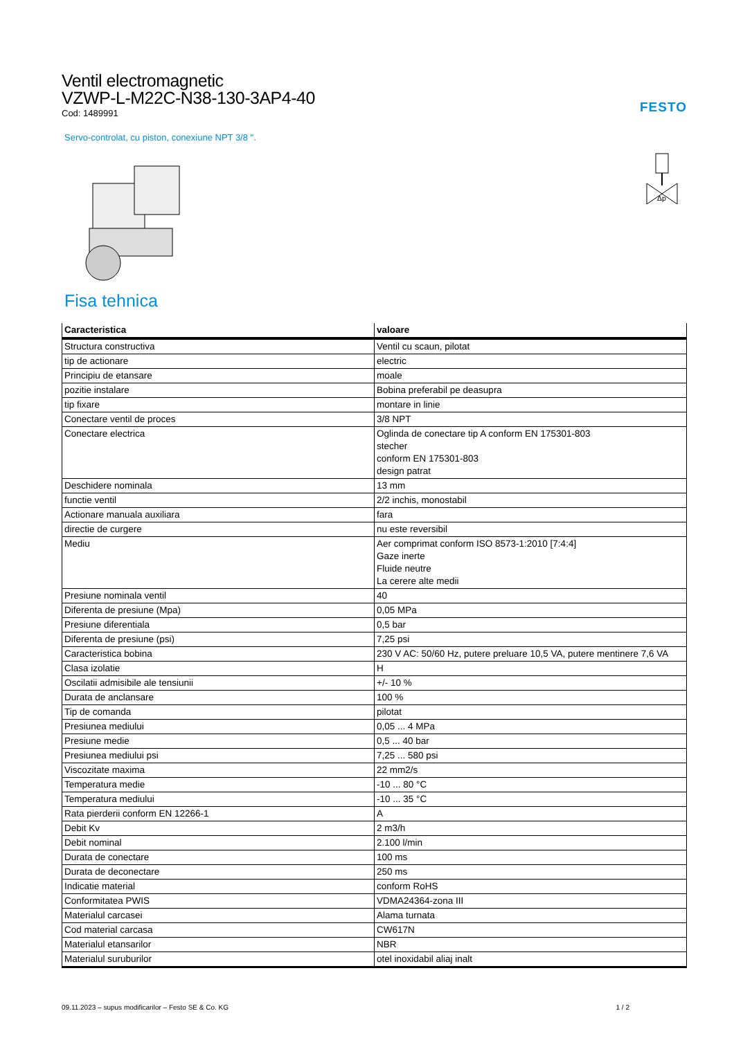Ventil electromagnetic
VZWP-L-M22C-N38-130-3AP4-40
Cod: 1489991
FESTO
Servo-controlat, cu piston, conexiune NPT 3/8 ".
Δp
Fisa tehnica
| Caracteristica | valoare |
| --- | --- |
| Structura constructiva | Ventil cu scaun, pilotat |
| tip de actionare | electric |
| Principiu de etansare | moale |
| pozitie instalare | Bobina preferabil pe deasupra |
| tip fixare | montare in linie |
| Conectare ventil de proces | 3/8 NPT |
| Conectare electrica | Oglinda de conectare tip A conform EN 175301-803 stecher conform EN 175301-803 design patrat |
| Deschidere nominala | 13 mm |
| functie ventil | 2/2 inchis, monostabil |
| Actionare manuala auxiliara | fara |
| directie de curgere | nu este reversibil |
| Mediu | Aer comprimat conform ISO 8573-1:2010 [7:4:4] Gaze inerte Fluide neutre La cerere alte medii |
| Presiune nominala ventil | 40 |
| Diferenta de presiune (Mpa) | 0,05 MPa |
| Presiune diferentiala | 0,5 bar |
| Diferenta de presiune (psi) | 7,25 psi |
| Caracteristica bobina | 230 V AC: 50/60 Hz, putere preluare 10,5 VA, putere mentinere 7,6 VA |
| Clasa izolatie | H |
| Oscilatii admisibile ale tensiunii | +/- 10 % |
| Durata de anclansare | 100 % |
| Tip de comanda | pilotat |
| Presiunea mediului | 0,05 ... 4 MPa |
| Presiune medie | 0,5 ... 40 bar |
| Presiunea mediului psi | 7,25 ... 580 psi |
| Viscozitate maxima | 22 mm2/s |
| Temperatura medie | -10 ... 80 °C |
| Temperatura mediului | -10 ... 35 °C |
| Rata pierderii conform EN 12266-1 | A |
| Debit Kv | 2 m3/h |
| Debit nominal | 2.100 l/min |
| Durata de conectare | 100 ms |
| Durata de deconectare | 250 ms |
| Indicatie material | conform RoHS |
| Conformitatea PWIS | VDMA24364-zona III |
| Materialul carcasei | Alama turnata |
| Cod material carcasa | CW617N |
| Materialul etansarilor | NBR |
| Materialul suruburilor | otel inoxidabil aliaj inalt |
09.11.2023 – supus modificarilor – Festo SE & Co. KG 1 / 2